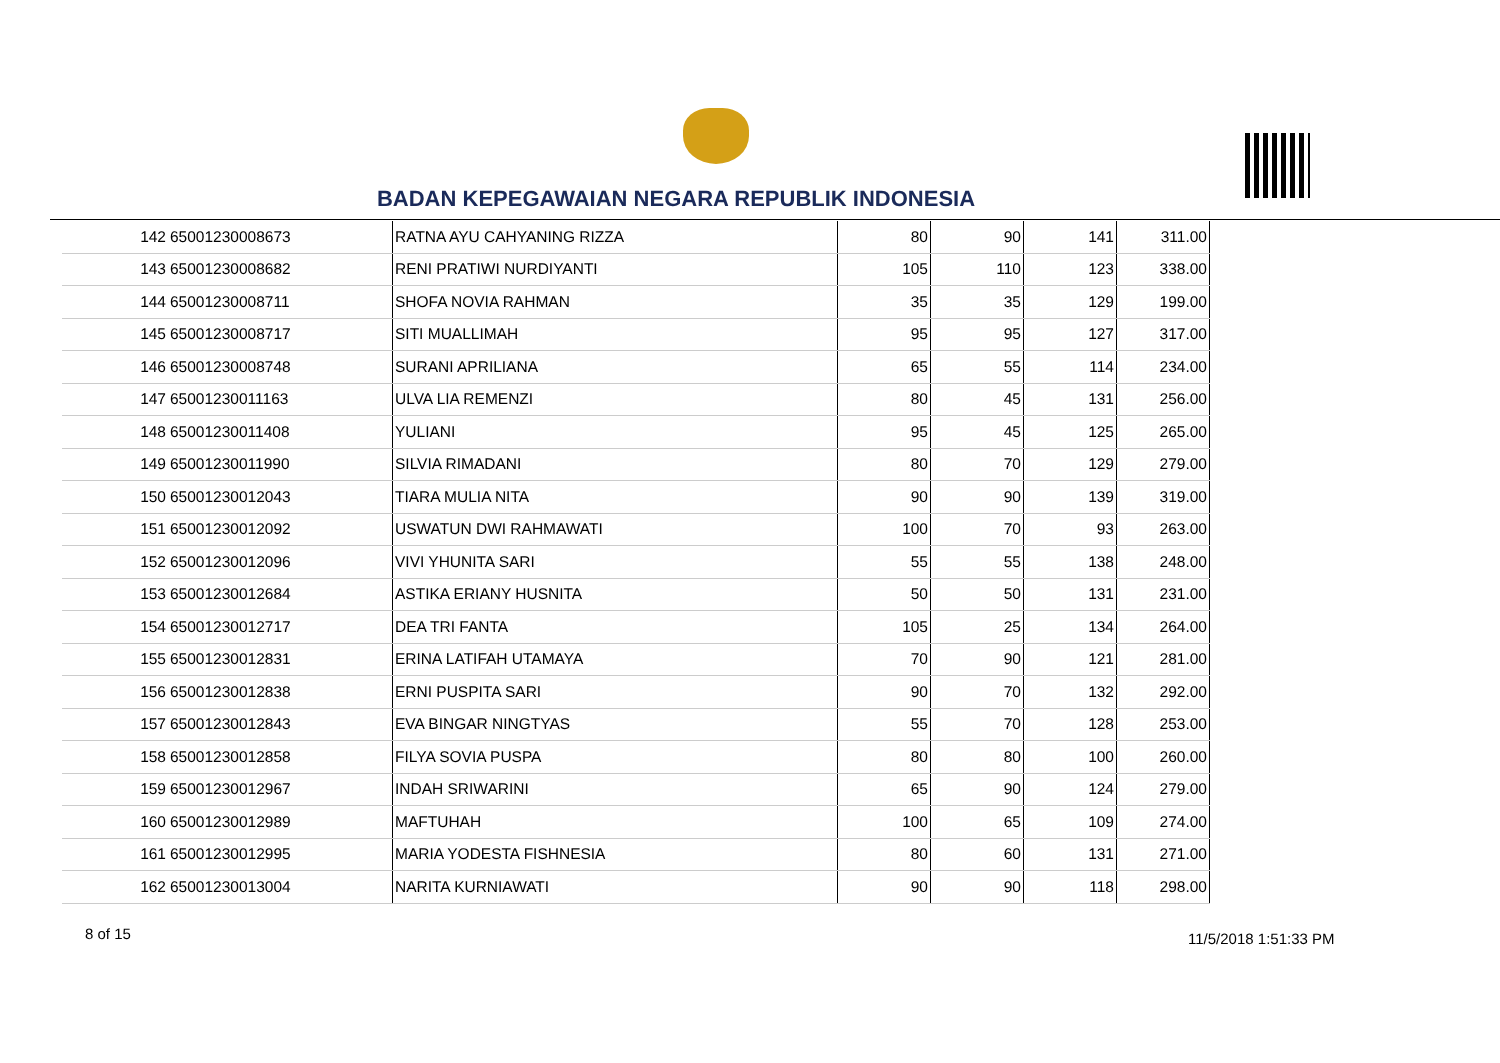BADAN KEPEGAWAIAN NEGARA REPUBLIK INDONESIA
| 142 | 65001230008673 | RATNA AYU CAHYANING RIZZA | 80 | 90 | 141 | 311.00 |
| 143 | 65001230008682 | RENI PRATIWI NURDIYANTI | 105 | 110 | 123 | 338.00 |
| 144 | 65001230008711 | SHOFA NOVIA RAHMAN | 35 | 35 | 129 | 199.00 |
| 145 | 65001230008717 | SITI MUALLIMAH | 95 | 95 | 127 | 317.00 |
| 146 | 65001230008748 | SURANI APRILIANA | 65 | 55 | 114 | 234.00 |
| 147 | 65001230011163 | ULVA LIA REMENZI | 80 | 45 | 131 | 256.00 |
| 148 | 65001230011408 | YULIANI | 95 | 45 | 125 | 265.00 |
| 149 | 65001230011990 | SILVIA RIMADANI | 80 | 70 | 129 | 279.00 |
| 150 | 65001230012043 | TIARA MULIA NITA | 90 | 90 | 139 | 319.00 |
| 151 | 65001230012092 | USWATUN DWI RAHMAWATI | 100 | 70 | 93 | 263.00 |
| 152 | 65001230012096 | VIVI YHUNITA SARI | 55 | 55 | 138 | 248.00 |
| 153 | 65001230012684 | ASTIKA ERIANY HUSNITA | 50 | 50 | 131 | 231.00 |
| 154 | 65001230012717 | DEA TRI FANTA | 105 | 25 | 134 | 264.00 |
| 155 | 65001230012831 | ERINA LATIFAH UTAMAYA | 70 | 90 | 121 | 281.00 |
| 156 | 65001230012838 | ERNI PUSPITA SARI | 90 | 70 | 132 | 292.00 |
| 157 | 65001230012843 | EVA BINGAR NINGTYAS | 55 | 70 | 128 | 253.00 |
| 158 | 65001230012858 | FILYA SOVIA PUSPA | 80 | 80 | 100 | 260.00 |
| 159 | 65001230012967 | INDAH SRIWARINI | 65 | 90 | 124 | 279.00 |
| 160 | 65001230012989 | MAFTUHAH | 100 | 65 | 109 | 274.00 |
| 161 | 65001230012995 | MARIA YODESTA FISHNESIA | 80 | 60 | 131 | 271.00 |
| 162 | 65001230013004 | NARITA KURNIAWATI | 90 | 90 | 118 | 298.00 |
8 of 15 11/5/2018 1:51:33 PM